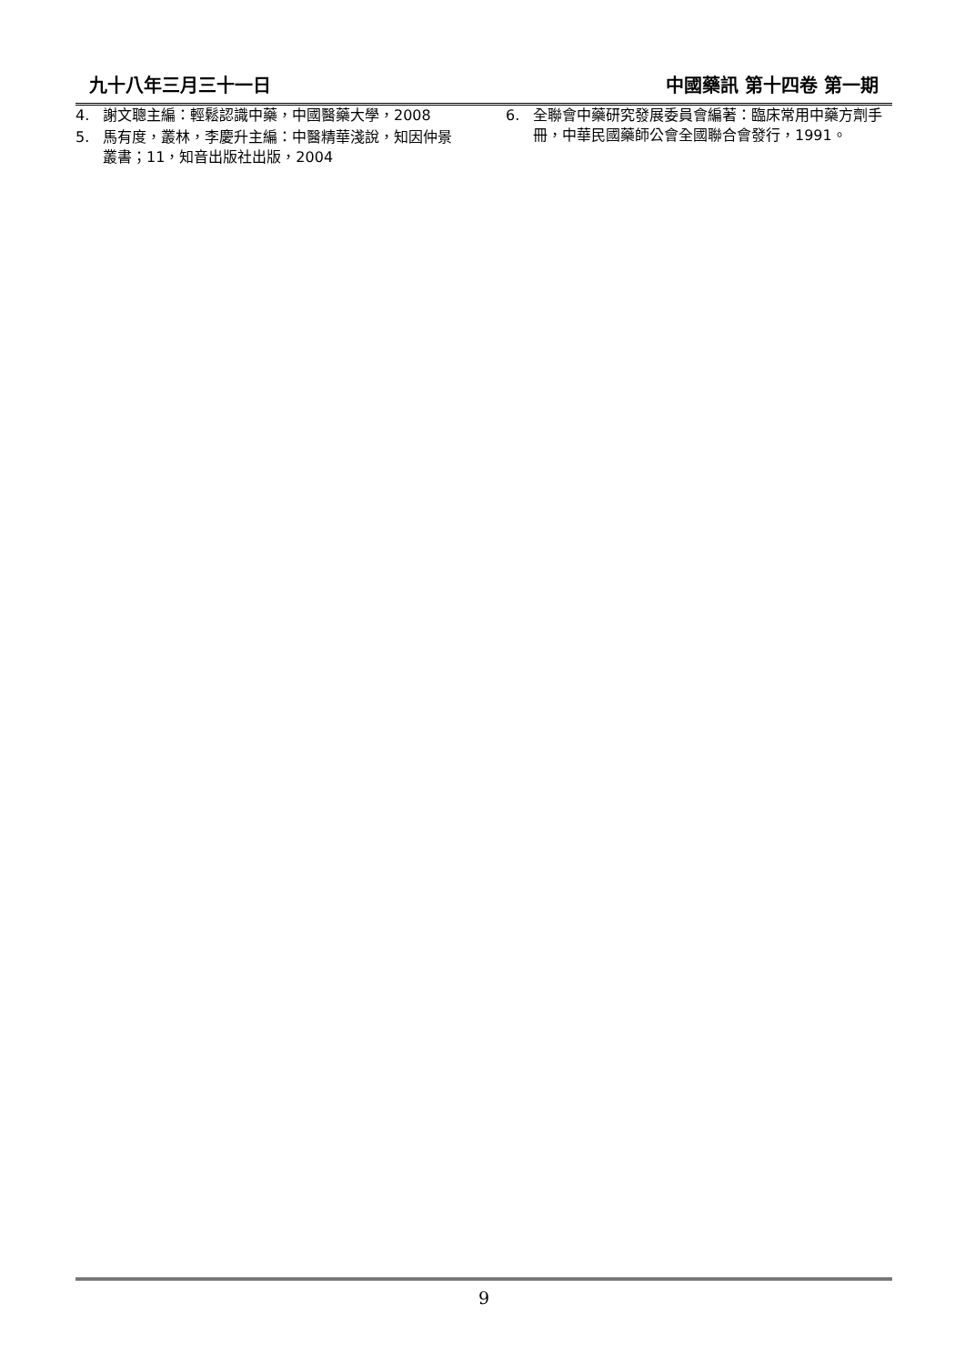九十八年三月三十一日 中國藥訊 第十四卷 第一期
4. 謝文聰主編：輕鬆認識中藥，中國醫藥大學，2008
5. 馬有度，叢林，李慶升主編：中醫精華淺說，知因仲景叢書；11，知音出版社出版，2004
6. 全聯會中藥研究發展委員會編著：臨床常用中藥方劑手冊，中華民國藥師公會全國聯合會發行，1991。
9